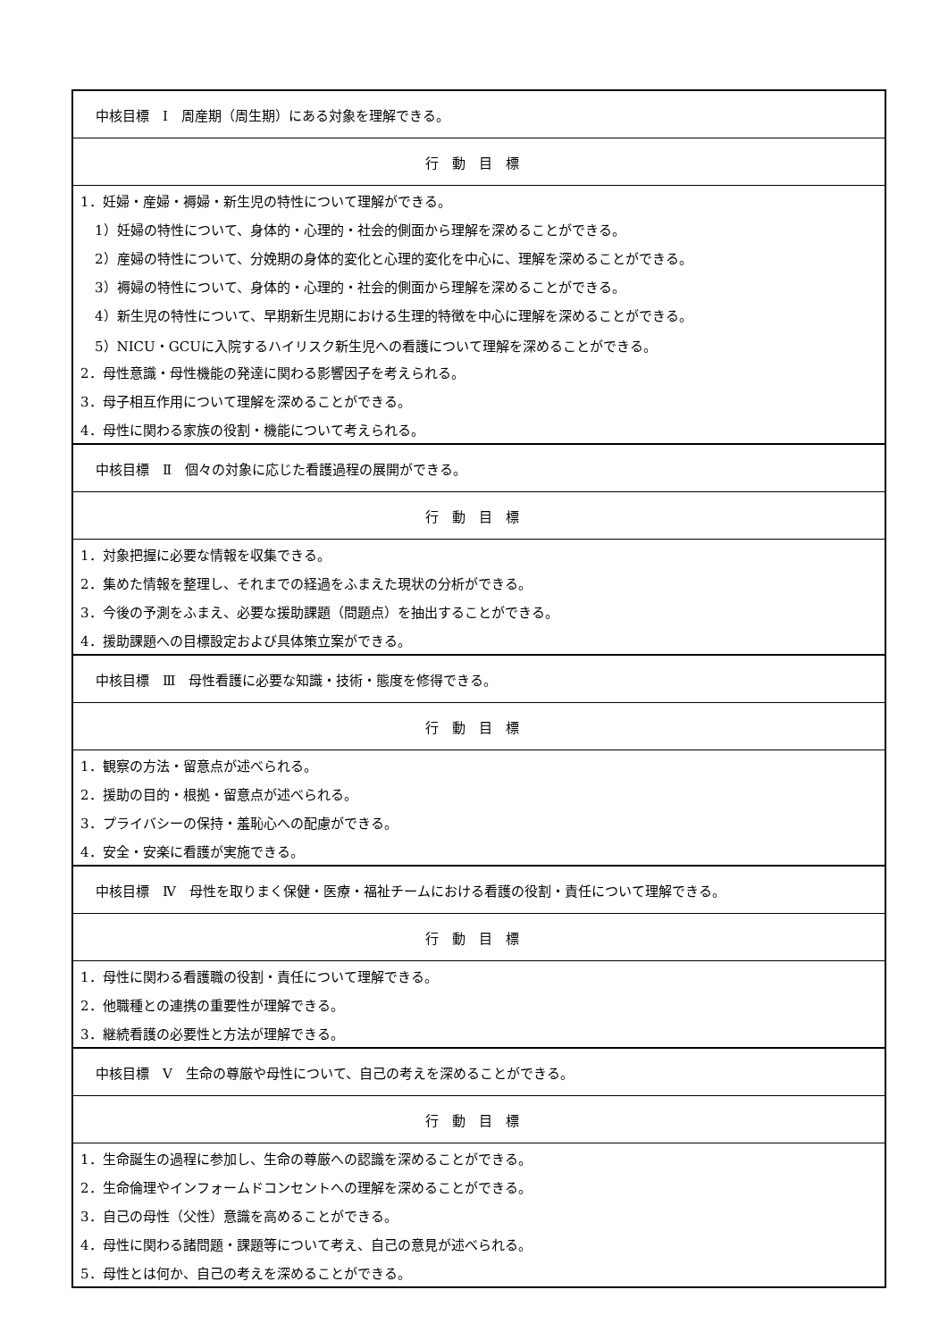| 中核目標 Ⅰ 周産期（周生期）にある対象を理解できる。 |
| 行動目標 |
| 1．妊婦・産婦・褥婦・新生児の特性について理解ができる。 |
| 1）妊婦の特性について、身体的・心理的・社会的側面から理解を深めることができる。 |
| 2）産婦の特性について、分娩期の身体的変化と心理的変化を中心に、理解を深めることができる。 |
| 3）褥婦の特性について、身体的・心理的・社会的側面から理解を深めることができる。 |
| 4）新生児の特性について、早期新生児期における生理的特徴を中心に理解を深めることができる。 |
| 5）NICU・GCUに入院するハイリスク新生児への看護について理解を深めることができる。 |
| 2．母性意識・母性機能の発達に関わる影響因子を考えられる。 |
| 3．母子相互作用について理解を深めることができる。 |
| 4．母性に関わる家族の役割・機能について考えられる。 |
| 中核目標 Ⅱ 個々の対象に応じた看護過程の展開ができる。 |
| 行動目標 |
| 1．対象把握に必要な情報を収集できる。 |
| 2．集めた情報を整理し、それまでの経過をふまえた現状の分析ができる。 |
| 3．今後の予測をふまえ、必要な援助課題（問題点）を抽出することができる。 |
| 4．援助課題への目標設定および具体策立案ができる。 |
| 中核目標 Ⅲ 母性看護に必要な知識・技術・態度を修得できる。 |
| 行動目標 |
| 1．観察の方法・留意点が述べられる。 |
| 2．援助の目的・根拠・留意点が述べられる。 |
| 3．プライバシーの保持・羞恥心への配慮ができる。 |
| 4．安全・安楽に看護が実施できる。 |
| 中核目標 Ⅳ 母性を取りまく保健・医療・福祉チームにおける看護の役割・責任について理解できる。 |
| 行動目標 |
| 1．母性に関わる看護職の役割・責任について理解できる。 |
| 2．他職種との連携の重要性が理解できる。 |
| 3．継続看護の必要性と方法が理解できる。 |
| 中核目標 Ⅴ 生命の尊厳や母性について、自己の考えを深めることができる。 |
| 行動目標 |
| 1．生命誕生の過程に参加し、生命の尊厳への認識を深めることができる。 |
| 2．生命倫理やインフォームドコンセントへの理解を深めることができる。 |
| 3．自己の母性（父性）意識を高めることができる。 |
| 4．母性に関わる諸問題・課題等について考え、自己の意見が述べられる。 |
| 5．母性とは何か、自己の考えを深めることができる。 |